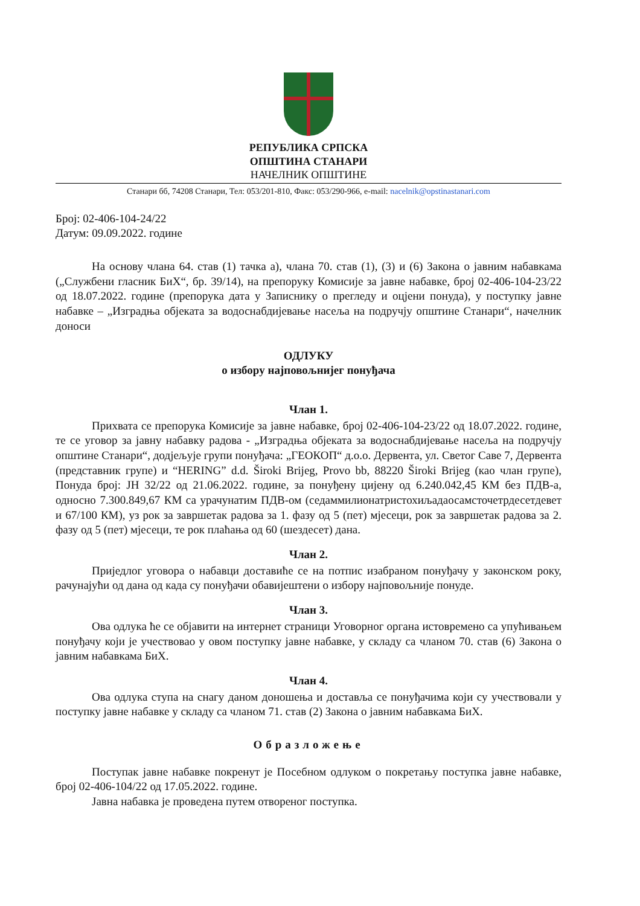РЕПУБЛИКА СРПСКА
ОПШТИНА СТАНАРИ
НАЧЕЛНИК ОПШТИНЕ
Станари бб, 74208 Станари, Тел: 053/201-810, Факс: 053/290-966, e-mail: nacelnik@opstinastanari.com
Број: 02-406-104-24/22
Датум: 09.09.2022. године
На основу члана 64. став (1) тачка а), члана 70. став (1), (3) и (6) Закона о јавним набавкама („Службени гласник БиХ“, бр. 39/14), на препоруку Комисије за јавне набавке, број 02-406-104-23/22 од 18.07.2022. године (препорука дата у Записнику о прегледу и оцјени понуда), у поступку јавне набавке – „Изградња објеката за водоснабдијевање насеља на подручју општине Станари“, начелник доноси
ОДЛУКУ
о избору најповољнијег понуђача
Члан 1.
Прихвата се препорука Комисије за јавне набавке, број 02-406-104-23/22 од 18.07.2022. године, те се уговор за јавну набавку радова - „Изградња објеката за водоснабдијевање насеља на подручју општине Станари“, додјељује групи понуђача: „ГЕОКОП“ д.о.о. Дервента, ул. Светог Саве 7, Дервента (представник групе) и “HERING” d.d. Široki Brijeg, Provo bb, 88220 Široki Brijeg (као члан групе), Понуда број: ЈН 32/22 од 21.06.2022. године, за понуђену цијену од 6.240.042,45 КМ без ПДВ-а, односно 7.300.849,67 КМ са урачунатим ПДВ-ом (седаммилионатристохиљадаосамсточетрдесетдевет и 67/100 КМ), уз рок за завршетак радова за 1. фазу од 5 (пет) мјесеци, рок за завршетак радова за 2. фазу од 5 (пет) мјесеци, те рок плаћања од 60 (шездесет) дана.
Члан 2.
Приједлог уговора о набавци доставиће се на потпис изабраном понуђачу у законском року, рачунајући од дана од када су понуђачи обавијештени о избору најповољније понуде.
Члан 3.
Ова одлука ће се објавити на интернет страници Уговорног органа истовремено са упућивањем понуђачу који је учествовао у овом поступку јавне набавке, у складу са чланом 70. став (6) Закона о јавним набавкама БиХ.
Члан 4.
Ова одлука ступа на снагу даном доношења и доставља се понуђачима који су учествовали у поступку јавне набавке у складу са чланом 71. став (2) Закона о јавним набавкама БиХ.
Образложење
Поступак јавне набавке покренут је Посебном одлуком о покретању поступка јавне набавке, број 02-406-104/22 од 17.05.2022. године.
Јавна набавка је проведена путем отвореног поступка.